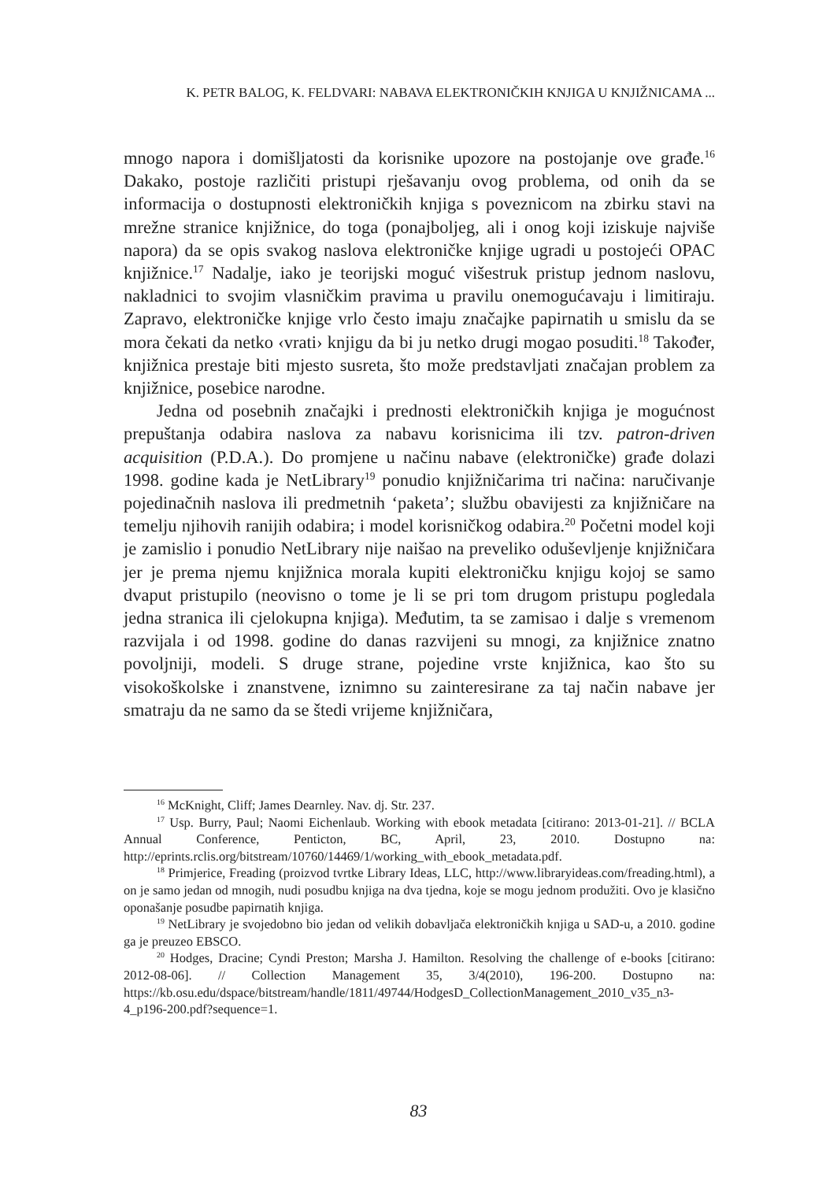K. PETR BALOG, K. FELDVARI: NABAVA ELEKTRONIČKIH KNJIGA U KNJIŽNICAMA ...
mnogo napora i domišljatosti da korisnike upozore na postojanje ove građe.<sup>16</sup> Dakako, postoje različiti pristupi rješavanju ovog problema, od onih da se informacija o dostupnosti elektroničkih knjiga s poveznicom na zbirku stavi na mrežne stranice knjižnice, do toga (ponajboljeg, ali i onog koji iziskuje najviše napora) da se opis svakog naslova elektroničke knjige ugradi u postojeći OPAC knjižnice.<sup>17</sup> Nadalje, iako je teorijski moguć višestruk pristup jednom naslovu, nakladnici to svojim vlasničkim pravima u pravilu onemogućavaju i limitiraju. Zapravo, elektroničke knjige vrlo često imaju značajke papirnatih u smislu da se mora čekati da netko ‹vrati› knjigu da bi ju netko drugi mogao posuditi.<sup>18</sup> Također, knjižnica prestaje biti mjesto susreta, što može predstavljati značajan problem za knjižnice, posebice narodne.
Jedna od posebnih značajki i prednosti elektroničkih knjiga je mogućnost prepuštanja odabira naslova za nabavu korisnicima ili tzv. patron-driven acquisition (P.D.A.). Do promjene u načinu nabave (elektroničke) građe dolazi 1998. godine kada je NetLibrary<sup>19</sup> ponudio knjižničarima tri načina: naručivanje pojedinačnih naslova ili predmetnih ‘paketa’; službu obavijesti za knjižničare na temelju njihovih ranijih odabira; i model korisničkog odabira.<sup>20</sup> Početni model koji je zamislio i ponudio NetLibrary nije naišao na preveliko oduševljenje knjižničara jer je prema njemu knjižnica morala kupiti elektroničku knjigu kojoj se samo dvaput pristupilo (neovisno o tome je li se pri tom drugom pristupu pogledala jedna stranica ili cjelokupna knjiga). Međutim, ta se zamisao i dalje s vremenom razvijala i od 1998. godine do danas razvijeni su mnogi, za knjižnice znatno povoljniji, modeli. S druge strane, pojedine vrste knjižnica, kao što su visokoškolske i znanstvene, iznimno su zainteresirane za taj način nabave jer smatraju da ne samo da se štedi vrijeme knjižničara,
<sup>16</sup> McKnight, Cliff; James Dearnley. Nav. dj. Str. 237.
<sup>17</sup> Usp. Burry, Paul; Naomi Eichenlaub. Working with ebook metadata [citirano: 2013-01-21]. // BCLA Annual Conference, Penticton, BC, April, 23, 2010. Dostupno na: http://eprints.rclis.org/bitstream/10760/14469/1/working_with_ebook_metadata.pdf.
<sup>18</sup> Primjerice, Freading (proizvod tvrtke Library Ideas, LLC, http://www.libraryideas.com/freading.html), a on je samo jedan od mnogih, nudi posudbu knjiga na dva tjedna, koje se mogu jednom produžiti. Ovo je klasično oponašanje posudbe papirnatih knjiga.
<sup>19</sup> NetLibrary je svojedobno bio jedan od velikih dobavljača elektroničkih knjiga u SAD-u, a 2010. godine ga je preuzeo EBSCO.
<sup>20</sup> Hodges, Dracine; Cyndi Preston; Marsha J. Hamilton. Resolving the challenge of e-books [citirano: 2012-08-06]. // Collection Management 35, 3/4(2010), 196-200. Dostupno na: https://kb.osu.edu/dspace/bitstream/handle/1811/49744/HodgesD_CollectionManagement_2010_v35_n3-4_p196-200.pdf?sequence=1.
83